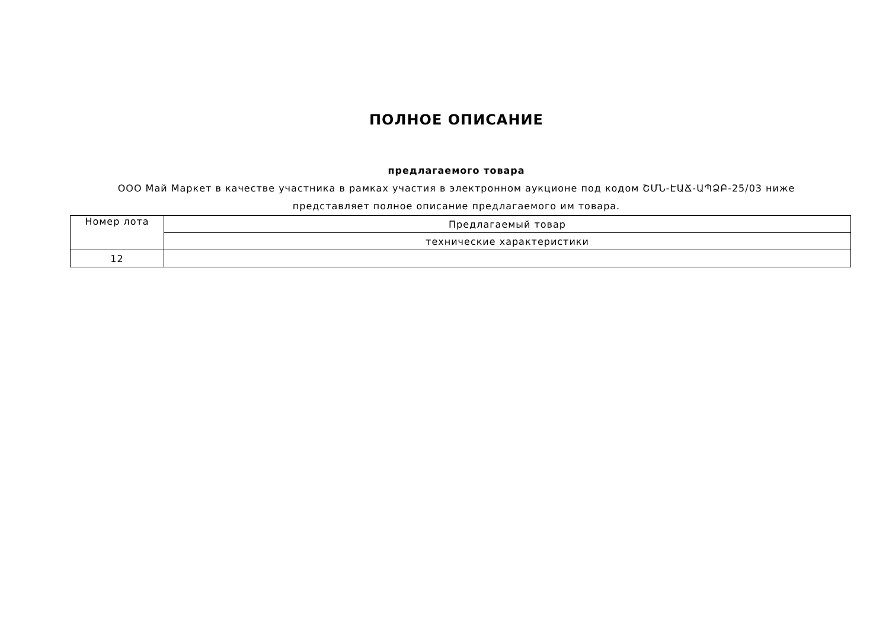ПОЛНОЕ ОПИСАНИЕ
предлагаемого товара
ООО Май Маркет в качестве участника в рамках участия в электронном аукционе под кодом ՇՄՆ-ԷԱՃ-ԱՊՁԲ-25/03 ниже представляет полное описание предлагаемого им товара.
| Номер лота | Предлагаемый товар |
| | технические характеристики |
| 12 | |